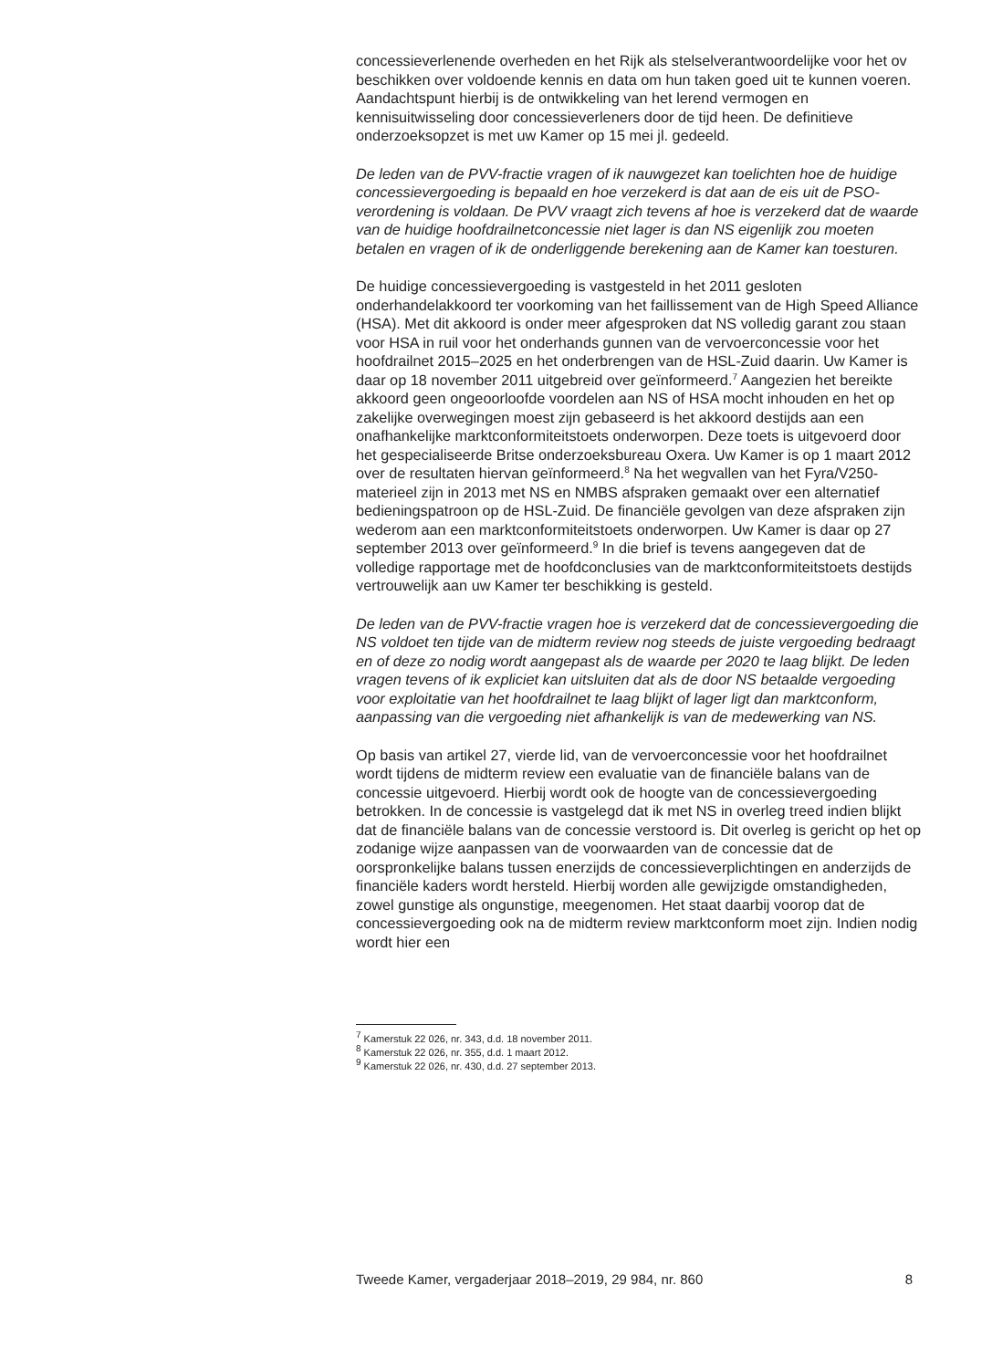concessieverlenende overheden en het Rijk als stelselverantwoordelijke voor het ov beschikken over voldoende kennis en data om hun taken goed uit te kunnen voeren. Aandachtspunt hierbij is de ontwikkeling van het lerend vermogen en kennisuitwisseling door concessieverleners door de tijd heen. De definitieve onderzoeksopzet is met uw Kamer op 15 mei jl. gedeeld.
De leden van de PVV-fractie vragen of ik nauwgezet kan toelichten hoe de huidige concessievergoeding is bepaald en hoe verzekerd is dat aan de eis uit de PSO-verordening is voldaan. De PVV vraagt zich tevens af hoe is verzekerd dat de waarde van de huidige hoofdrailnetconcessie niet lager is dan NS eigenlijk zou moeten betalen en vragen of ik de onderliggende berekening aan de Kamer kan toesturen.
De huidige concessievergoeding is vastgesteld in het 2011 gesloten onderhandelakkoord ter voorkoming van het faillissement van de High Speed Alliance (HSA). Met dit akkoord is onder meer afgesproken dat NS volledig garant zou staan voor HSA in ruil voor het onderhands gunnen van de vervoerconcessie voor het hoofdrailnet 2015–2025 en het onderbrengen van de HSL-Zuid daarin. Uw Kamer is daar op 18 november 2011 uitgebreid over geïnformeerd.<sup>7</sup> Aangezien het bereikte akkoord geen ongeoorloofde voordelen aan NS of HSA mocht inhouden en het op zakelijke overwegingen moest zijn gebaseerd is het akkoord destijds aan een onafhankelijke marktconformiteitstoets onderworpen. Deze toets is uitgevoerd door het gespecialiseerde Britse onderzoeksbureau Oxera. Uw Kamer is op 1 maart 2012 over de resultaten hiervan geïnformeerd.<sup>8</sup> Na het wegvallen van het Fyra/V250-materieel zijn in 2013 met NS en NMBS afspraken gemaakt over een alternatief bedieningspatroon op de HSL-Zuid. De financiële gevolgen van deze afspraken zijn wederom aan een marktconformiteitstoets onderworpen. Uw Kamer is daar op 27 september 2013 over geïnformeerd.<sup>9</sup> In die brief is tevens aangegeven dat de volledige rapportage met de hoofdconclusies van de marktconformiteitstoets destijds vertrouwelijk aan uw Kamer ter beschikking is gesteld.
De leden van de PVV-fractie vragen hoe is verzekerd dat de concessievergoeding die NS voldoet ten tijde van de midterm review nog steeds de juiste vergoeding bedraagt en of deze zo nodig wordt aangepast als de waarde per 2020 te laag blijkt. De leden vragen tevens of ik expliciet kan uitsluiten dat als de door NS betaalde vergoeding voor exploitatie van het hoofdrailnet te laag blijkt of lager ligt dan marktconform, aanpassing van die vergoeding niet afhankelijk is van de medewerking van NS.
Op basis van artikel 27, vierde lid, van de vervoerconcessie voor het hoofdrailnet wordt tijdens de midterm review een evaluatie van de financiële balans van de concessie uitgevoerd. Hierbij wordt ook de hoogte van de concessievergoeding betrokken. In de concessie is vastgelegd dat ik met NS in overleg treed indien blijkt dat de financiële balans van de concessie verstoord is. Dit overleg is gericht op het op zodanige wijze aanpassen van de voorwaarden van de concessie dat de oorspronkelijke balans tussen enerzijds de concessieverplichtingen en anderzijds de financiële kaders wordt hersteld. Hierbij worden alle gewijzigde omstandigheden, zowel gunstige als ongunstige, meegenomen. Het staat daarbij voorop dat de concessievergoeding ook na de midterm review marktconform moet zijn. Indien nodig wordt hier een
<sup>7</sup> Kamerstuk 22 026, nr. 343, d.d. 18 november 2011.
<sup>8</sup> Kamerstuk 22 026, nr. 355, d.d. 1 maart 2012.
<sup>9</sup> Kamerstuk 22 026, nr. 430, d.d. 27 september 2013.
Tweede Kamer, vergaderjaar 2018–2019, 29 984, nr. 860 8